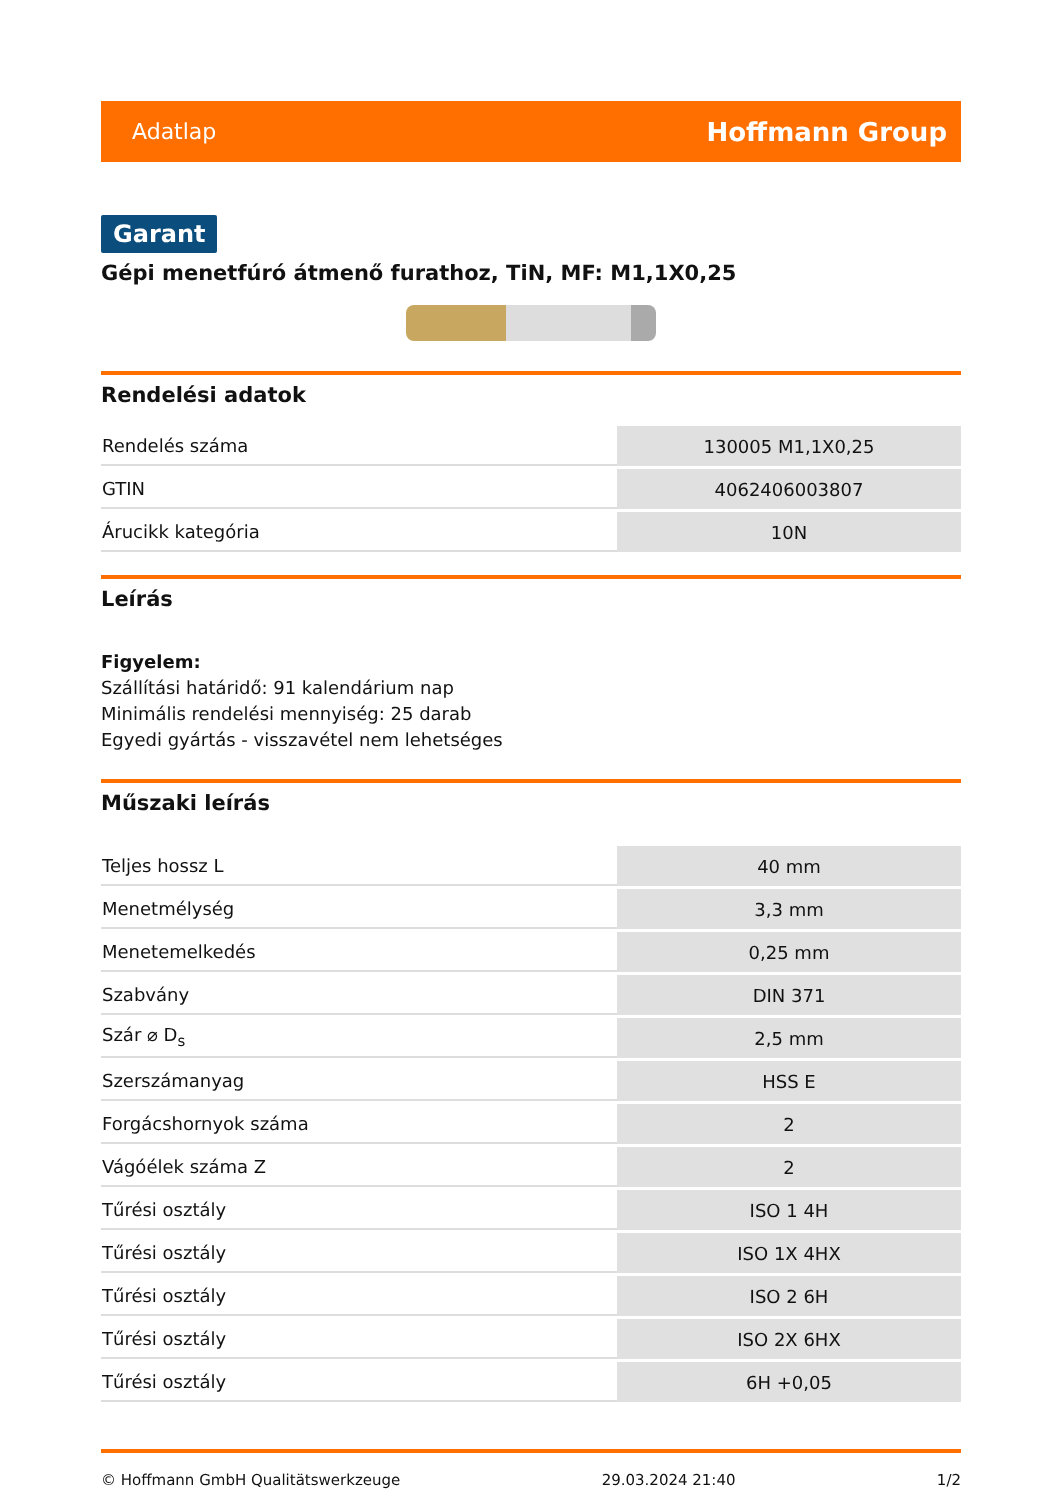Adatlap Hoffmann Group
Garant
Gépi menetfúró átmenő furathoz, TiN, MF: M1,1X0,25
Rendelési adatok
| Rendelés száma | 130005 M1,1X0,25 |
| GTIN | 4062406003807 |
| Árucikk kategória | 10N |
Leírás
Figyelem:
Szállítási határidő: 91 kalendárium nap
Minimális rendelési mennyiség: 25 darab
Egyedi gyártás - visszavétel nem lehetséges
Műszaki leírás
| Teljes hossz L | 40 mm |
| Menetmélység | 3,3 mm |
| Menetemelkedés | 0,25 mm |
| Szabvány | DIN 371 |
| Szár ⌀ D<sub>s</sub> | 2,5 mm |
| Szerszámanyag | HSS E |
| Forgácshornyok száma | 2 |
| Vágóélek száma Z | 2 |
| Tűrési osztály | ISO 1 4H |
| Tűrési osztály | ISO 1X 4HX |
| Tűrési osztály | ISO 2 6H |
| Tűrési osztály | ISO 2X 6HX |
| Tűrési osztály | 6H +0,05 |
© Hoffmann GmbH Qualitätswerkzeuge 29.03.2024 21:40 1/2